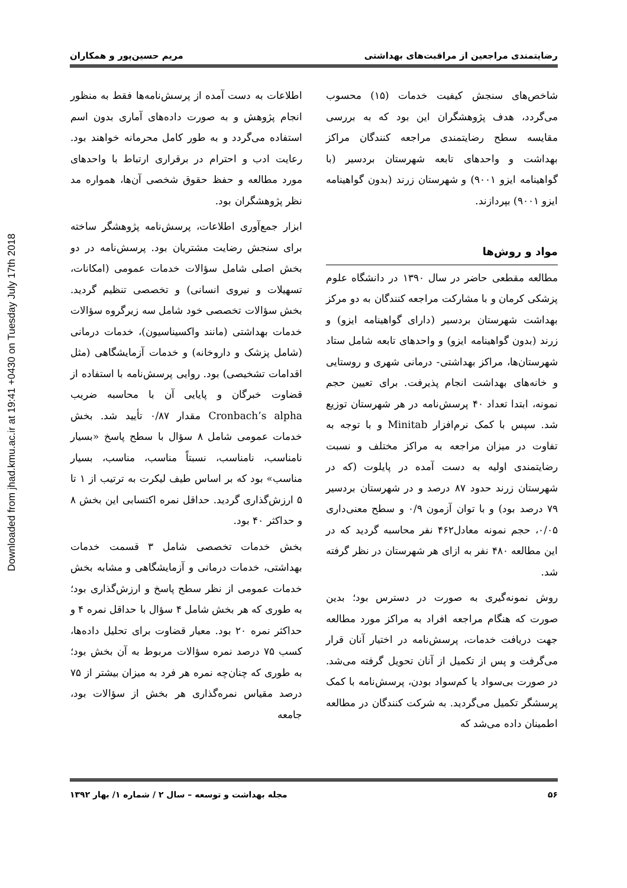Downloaded from jhad.kmu.ac.ir at 19:41 +0430 on Tuesday July 17th 2018
رضایتمندی مراجعین از مراقبت‌های بهداشتی مریم حسین‌پور و همکاران
شاخص‌های سنجش کیفیت خدمات (۱۵) محسوب می‌گردد، هدف پژوهشگران این بود که به بررسی مقایسه سطح رضایتمندی مراجعه کنندگان مراکز بهداشت و واحدهای تابعه شهرستان بردسیر (با گواهینامه ایزو ۹۰۰۱) و شهرستان زرند (بدون گواهینامه ایزو ۹۰۰۱) بپردازند.
مواد و روش‌ها
مطالعه مقطعی حاضر در سال ۱۳۹۰ در دانشگاه علوم پزشکی کرمان و با مشارکت مراجعه کنندگان به دو مرکز بهداشت شهرستان بردسیر (دارای گواهینامه ایزو) و زرند (بدون گواهینامه ایزو) و واحدهای تابعه شامل ستاد شهرستان‌ها، مراکز بهداشتی- درمانی شهری و روستایی و خانه‌های بهداشت انجام پذیرفت. برای تعیین حجم نمونه، ابتدا تعداد ۴۰ پرسش‌نامه در هر شهرستان توزیع شد. سپس با کمک نرم‌افزار Minitab و با توجه به تفاوت در میزان مراجعه به مراکز مختلف و نسبت رضایتمندی اولیه به دست آمده در پایلوت (که در شهرستان زرند حدود ۸۷ درصد و در شهرستان بردسیر ۷۹ درصد بود) و با توان آزمون ۰/۹ و سطح معنی‌داری ۰/۰۵، حجم نمونه معادل۴۶۲ نفر محاسبه گردید که در این مطالعه ۴۸۰ نفر به ازای هر شهرستان در نظر گرفته شد.
روش نمونه‌گیری به صورت در دسترس بود؛ بدین صورت که هنگام مراجعه افراد به مراکز مورد مطالعه جهت دریافت خدمات، پرسش‌نامه در اختیار آنان قرار می‌گرفت و پس از تکمیل از آنان تحویل گرفته می‌شد. در صورت بی‌سواد یا کم‌سواد بودن، پرسش‌نامه با کمک پرسشگر تکمیل می‌گردید. به شرکت کنندگان در مطالعه اطمینان داده می‌شد که
اطلاعات به دست آمده از پرسش‌نامه‌ها فقط به منظور انجام پژوهش و به صورت داده‌های آماری بدون اسم استفاده می‌گردد و به طور کامل محرمانه خواهند بود. رعایت ادب و احترام در برقراری ارتباط با واحدهای مورد مطالعه و حفظ حقوق شخصی آن‌ها، همواره مد نظر پژوهشگران بود.
ابزار جمع‌آوری اطلاعات، پرسش‌نامه پژوهشگر ساخته برای سنجش رضایت مشتریان بود. پرسش‌نامه در دو بخش اصلی شامل سؤالات خدمات عمومی (امکانات، تسهیلات و نیروی انسانی) و تخصصی تنظیم گردید. بخش سؤالات تخصصی خود شامل سه زیرگروه سؤالات خدمات بهداشتی (مانند واکسیناسیون)، خدمات درمانی (شامل پزشک و داروخانه) و خدمات آزمایشگاهی (مثل اقدامات تشخیصی) بود. روایی پرسش‌نامه با استفاده از قضاوت خبرگان و پایایی آن با محاسبه ضریب Cronbach’s alpha مقدار ۰/۸۷ تأیید شد. بخش خدمات عمومی شامل ۸ سؤال با سطح پاسخ «بسیار نامناسب، نامناسب، نسبتاً مناسب، مناسب، بسیار مناسب» بود که بر اساس طیف لیکرت به ترتیب از ۱ تا ۵ ارزش‌گذاری گردید. حداقل نمره اکتسابی این بخش ۸ و حداکثر ۴۰ بود.
بخش خدمات تخصصی شامل ۳ قسمت خدمات بهداشتی، خدمات درمانی و آزمایشگاهی و مشابه بخش خدمات عمومی از نظر سطح پاسخ و ارزش‌گذاری بود؛ به طوری که هر بخش شامل ۴ سؤال با حداقل نمره ۴ و حداکثر نمره ۲۰ بود. معیار قضاوت برای تحلیل داده‌ها، کسب ۷۵ درصد نمره سؤالات مربوط به آن بخش بود؛ به طوری که چنان‌چه نمره هر فرد به میزان بیشتر از ۷۵ درصد مقیاس نمره‌گذاری هر بخش از سؤالات بود، جامعه
۵۶ مجله بهداشت و توسعه – سال ۲ / شماره ۱/ بهار ۱۳۹۲